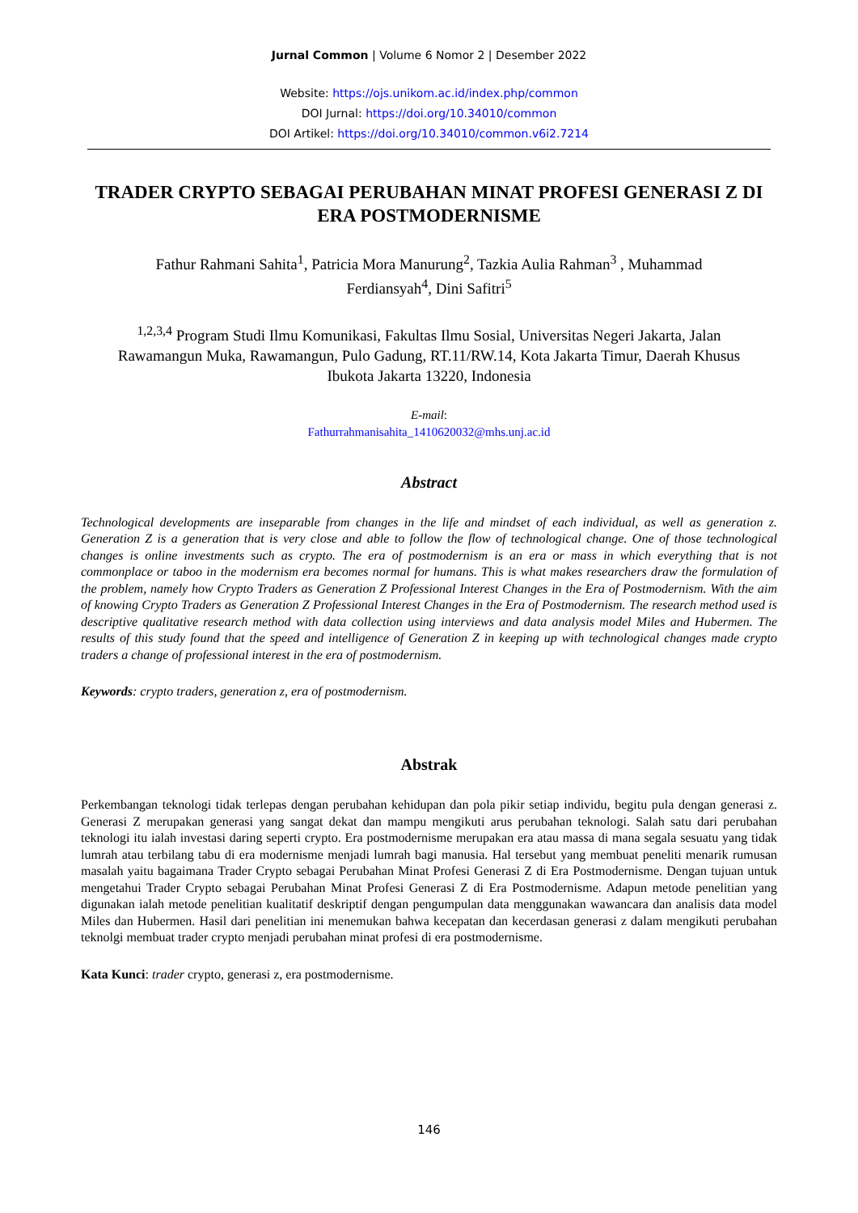Jurnal Common | Volume 6 Nomor 2 | Desember 2022
Website: https://ojs.unikom.ac.id/index.php/common
DOI Jurnal: https://doi.org/10.34010/common
DOI Artikel: https://doi.org/10.34010/common.v6i2.7214
TRADER CRYPTO SEBAGAI PERUBAHAN MINAT PROFESI GENERASI Z DI ERA POSTMODERNISME
Fathur Rahmani Sahita<sup>1</sup>, Patricia Mora Manurung<sup>2</sup>, Tazkia Aulia Rahman<sup>3</sup> , Muhammad Ferdiansyah<sup>4</sup>, Dini Safitri<sup>5</sup>
<sup>1,2,3,4</sup> Program Studi Ilmu Komunikasi, Fakultas Ilmu Sosial, Universitas Negeri Jakarta, Jalan Rawamangun Muka, Rawamangun, Pulo Gadung, RT.11/RW.14, Kota Jakarta Timur, Daerah Khusus Ibukota Jakarta 13220, Indonesia
E-mail:
Fathurrahmanisahita_1410620032@mhs.unj.ac.id
Abstract
Technological developments are inseparable from changes in the life and mindset of each individual, as well as generation z. Generation Z is a generation that is very close and able to follow the flow of technological change. One of those technological changes is online investments such as crypto. The era of postmodernism is an era or mass in which everything that is not commonplace or taboo in the modernism era becomes normal for humans. This is what makes researchers draw the formulation of the problem, namely how Crypto Traders as Generation Z Professional Interest Changes in the Era of Postmodernism. With the aim of knowing Crypto Traders as Generation Z Professional Interest Changes in the Era of Postmodernism. The research method used is descriptive qualitative research method with data collection using interviews and data analysis model Miles and Hubermen. The results of this study found that the speed and intelligence of Generation Z in keeping up with technological changes made crypto traders a change of professional interest in the era of postmodernism.
Keywords: crypto traders, generation z, era of postmodernism.
Abstrak
Perkembangan teknologi tidak terlepas dengan perubahan kehidupan dan pola pikir setiap individu, begitu pula dengan generasi z. Generasi Z merupakan generasi yang sangat dekat dan mampu mengikuti arus perubahan teknologi. Salah satu dari perubahan teknologi itu ialah investasi daring seperti crypto. Era postmodernisme merupakan era atau massa di mana segala sesuatu yang tidak lumrah atau terbilang tabu di era modernisme menjadi lumrah bagi manusia. Hal tersebut yang membuat peneliti menarik rumusan masalah yaitu bagaimana Trader Crypto sebagai Perubahan Minat Profesi Generasi Z di Era Postmodernisme. Dengan tujuan untuk mengetahui Trader Crypto sebagai Perubahan Minat Profesi Generasi Z di Era Postmodernisme. Adapun metode penelitian yang digunakan ialah metode penelitian kualitatif deskriptif dengan pengumpulan data menggunakan wawancara dan analisis data model Miles dan Hubermen. Hasil dari penelitian ini menemukan bahwa kecepatan dan kecerdasan generasi z dalam mengikuti perubahan teknolgi membuat trader crypto menjadi perubahan minat profesi di era postmodernisme.
Kata Kunci: trader crypto, generasi z, era postmodernisme.
146